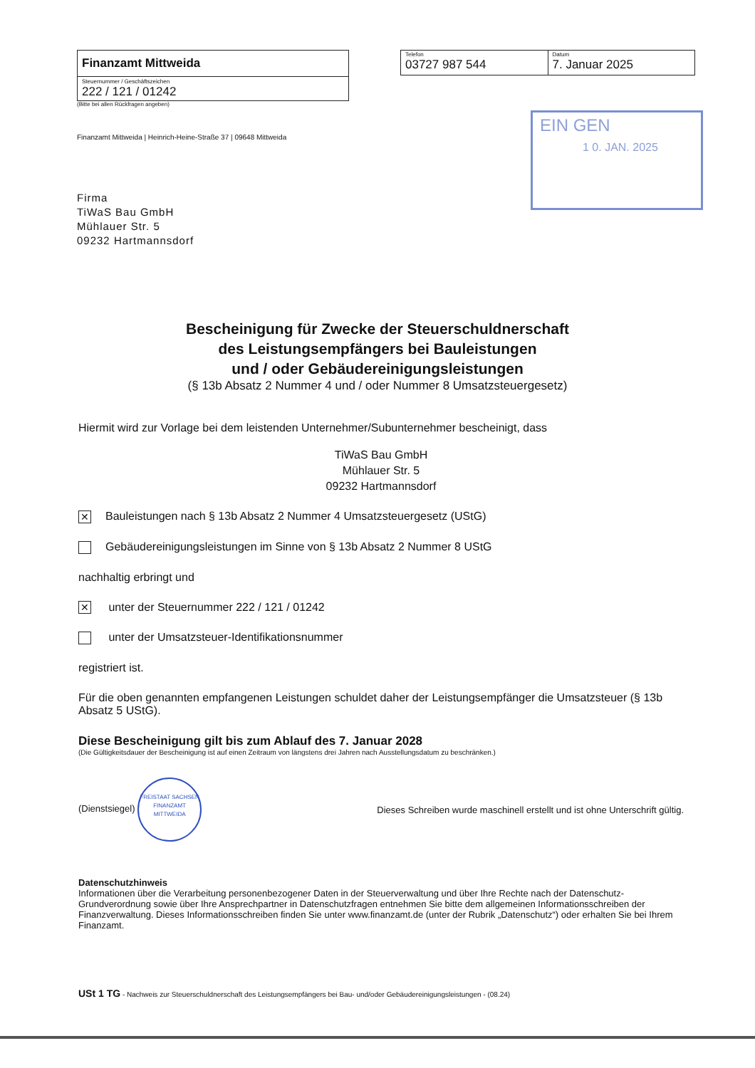Finanzamt Mittweida
Steuernummer / Geschäftszeichen
222 / 121 / 01242
(Bitte bei allen Rückfragen angeben)
Telefon
03727 987 544
Datum
7. Januar 2025
EIN GEN
1 0. JAN. 2025
Finanzamt Mittweida | Heinrich-Heine-Straße 37 | 09648 Mittweida
Firma
TiWaS Bau GmbH
Mühlauer Str. 5
09232 Hartmannsdorf
Bescheinigung für Zwecke der Steuerschuldnerschaft
des Leistungsempfängers bei Bauleistungen
und / oder Gebäudereinigungsleistungen
(§ 13b Absatz 2 Nummer 4 und / oder Nummer 8 Umsatzsteuergesetz)
Hiermit wird zur Vorlage bei dem leistenden Unternehmer/Subunternehmer bescheinigt, dass
TiWaS Bau GmbH
Mühlauer Str. 5
09232 Hartmannsdorf
✕ Bauleistungen nach § 13b Absatz 2 Nummer 4 Umsatzsteuergesetz (UStG)
Gebäudereinigungsleistungen im Sinne von § 13b Absatz 2 Nummer 8 UStG
nachhaltig erbringt und
✕ unter der Steuernummer 222 / 121 / 01242
unter der Umsatzsteuer-Identifikationsnummer
registriert ist.
Für die oben genannten empfangenen Leistungen schuldet daher der Leistungsempfänger die Umsatzsteuer (§ 13b Absatz 5 UStG).
Diese Bescheinigung gilt bis zum Ablauf des 7. Januar 2028
(Die Gültigkeitsdauer der Bescheinigung ist auf einen Zeitraum von längstens drei Jahren nach Ausstellungsdatum zu beschränken.)
(Dienstsiegel) FREISTAAT SACHSEN
FINANZAMT MITTWEIDA Dieses Schreiben wurde maschinell erstellt und ist ohne Unterschrift gültig.
Datenschutzhinweis
Informationen über die Verarbeitung personenbezogener Daten in der Steuerverwaltung und über Ihre Rechte nach der Datenschutz-Grundverordnung sowie über Ihre Ansprechpartner in Datenschutzfragen entnehmen Sie bitte dem allgemeinen Informationsschreiben der Finanzverwaltung. Dieses Informationsschreiben finden Sie unter www.finanzamt.de (unter der Rubrik „Datenschutz“) oder erhalten Sie bei Ihrem Finanzamt.
USt 1 TG - Nachweis zur Steuerschuldnerschaft des Leistungsempfängers bei Bau- und/oder Gebäudereinigungsleistungen - (08.24)